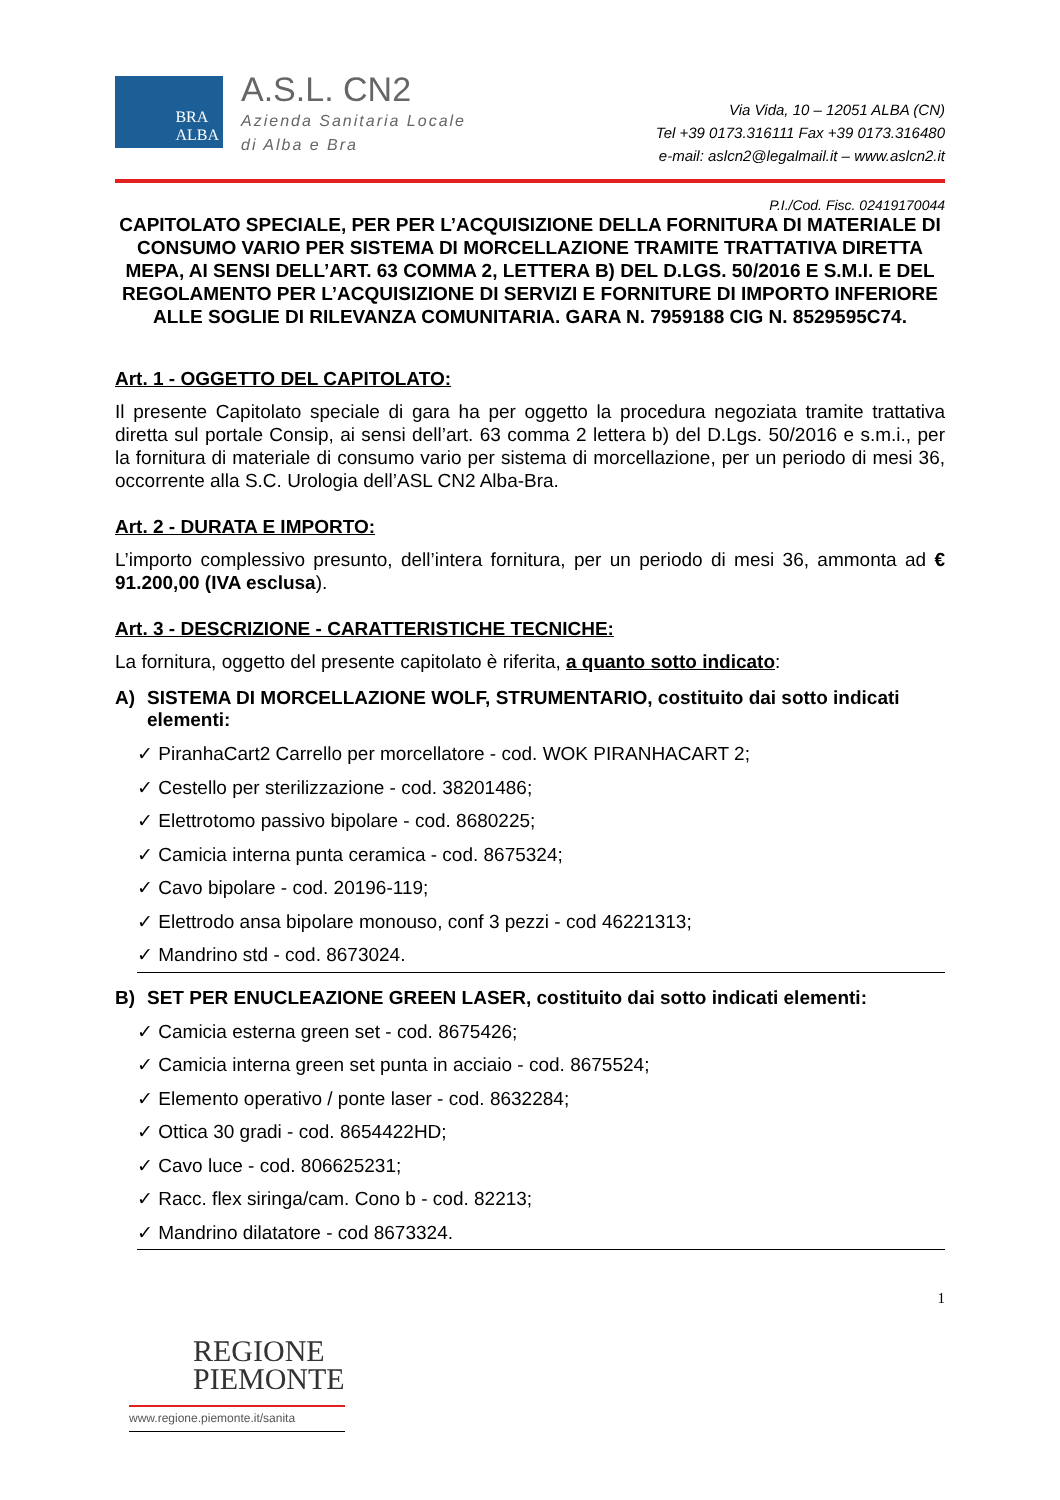BRA
ALBA
A.S.L. CN2
Azienda Sanitaria Locale
di Alba e Bra
Via Vida, 10 – 12051 ALBA (CN)
Tel +39 0173.316111 Fax +39 0173.316480
e-mail: aslcn2@legalmail.it – www.aslcn2.it
P.I./Cod. Fisc. 02419170044
CAPITOLATO SPECIALE, PER PER L’ACQUISIZIONE DELLA FORNITURA DI MATERIALE DI CONSUMO VARIO PER SISTEMA DI MORCELLAZIONE TRAMITE TRATTATIVA DIRETTA MEPA, AI SENSI DELL’ART. 63 COMMA 2, LETTERA B) DEL D.LGS. 50/2016 E S.M.I. E DEL REGOLAMENTO PER L’ACQUISIZIONE DI SERVIZI E FORNITURE DI IMPORTO INFERIORE ALLE SOGLIE DI RILEVANZA COMUNITARIA. GARA N. 7959188 CIG N. 8529595C74.
Art. 1 - OGGETTO DEL CAPITOLATO:
Il presente Capitolato speciale di gara ha per oggetto la procedura negoziata tramite trattativa diretta sul portale Consip, ai sensi dell’art. 63 comma 2 lettera b) del D.Lgs. 50/2016 e s.m.i., per la fornitura di materiale di consumo vario per sistema di morcellazione, per un periodo di mesi 36, occorrente alla S.C. Urologia dell’ASL CN2 Alba-Bra.
Art. 2 - DURATA E IMPORTO:
L’importo complessivo presunto, dell’intera fornitura, per un periodo di mesi 36, ammonta ad € 91.200,00 (IVA esclusa).
Art. 3 - DESCRIZIONE - CARATTERISTICHE TECNICHE:
La fornitura, oggetto del presente capitolato è riferita, a quanto sotto indicato:
A) SISTEMA DI MORCELLAZIONE WOLF, STRUMENTARIO, costituito dai sotto indicati elementi:
✓ PiranhaCart2 Carrello per morcellatore - cod. WOK PIRANHACART 2;
✓ Cestello per sterilizzazione - cod. 38201486;
✓ Elettrotomo passivo bipolare - cod. 8680225;
✓ Camicia interna punta ceramica - cod. 8675324;
✓ Cavo bipolare - cod. 20196-119;
✓ Elettrodo ansa bipolare monouso, conf 3 pezzi - cod 46221313;
✓ Mandrino std - cod. 8673024.
B) SET PER ENUCLEAZIONE GREEN LASER, costituito dai sotto indicati elementi:
✓ Camicia esterna green set - cod. 8675426;
✓ Camicia interna green set punta in acciaio - cod. 8675524;
✓ Elemento operativo / ponte laser - cod. 8632284;
✓ Ottica 30 gradi - cod. 8654422HD;
✓ Cavo luce - cod. 806625231;
✓ Racc. flex siringa/cam. Cono b - cod. 82213;
✓ Mandrino dilatatore - cod 8673324.
1
REGIONE
PIEMONTE
www.regione.piemonte.it/sanita